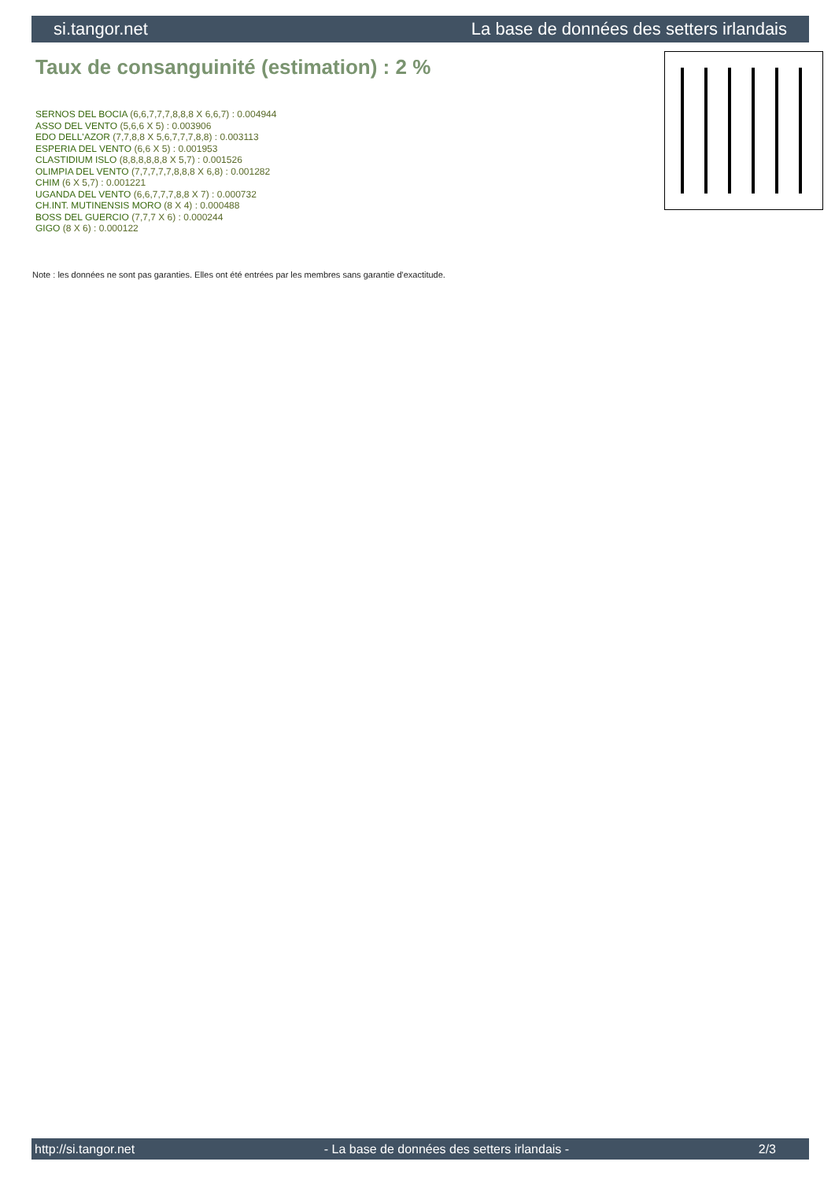si.tangor.net La base de données des setters irlandais
Taux de consanguinité (estimation) : 2 %
SERNOS DEL BOCIA (6,6,7,7,7,8,8,8 X 6,6,7) : 0.004944
ASSO DEL VENTO (5,6,6 X 5) : 0.003906
EDO DELL'AZOR (7,7,8,8 X 5,6,7,7,7,8,8) : 0.003113
ESPERIA DEL VENTO (6,6 X 5) : 0.001953
CLASTIDIUM ISLO (8,8,8,8,8,8 X 5,7) : 0.001526
OLIMPIA DEL VENTO (7,7,7,7,7,8,8,8 X 6,8) : 0.001282
CHIM (6 X 5,7) : 0.001221
UGANDA DEL VENTO (6,6,7,7,7,8,8 X 7) : 0.000732
CH.INT. MUTINENSIS MORO (8 X 4) : 0.000488
BOSS DEL GUERCIO (7,7,7 X 6) : 0.000244
GIGO (8 X 6) : 0.000122
Note : les données ne sont pas garanties. Elles ont été entrées par les membres sans garantie d'exactitude.
http://si.tangor.net - La base de données des setters irlandais - 2/3